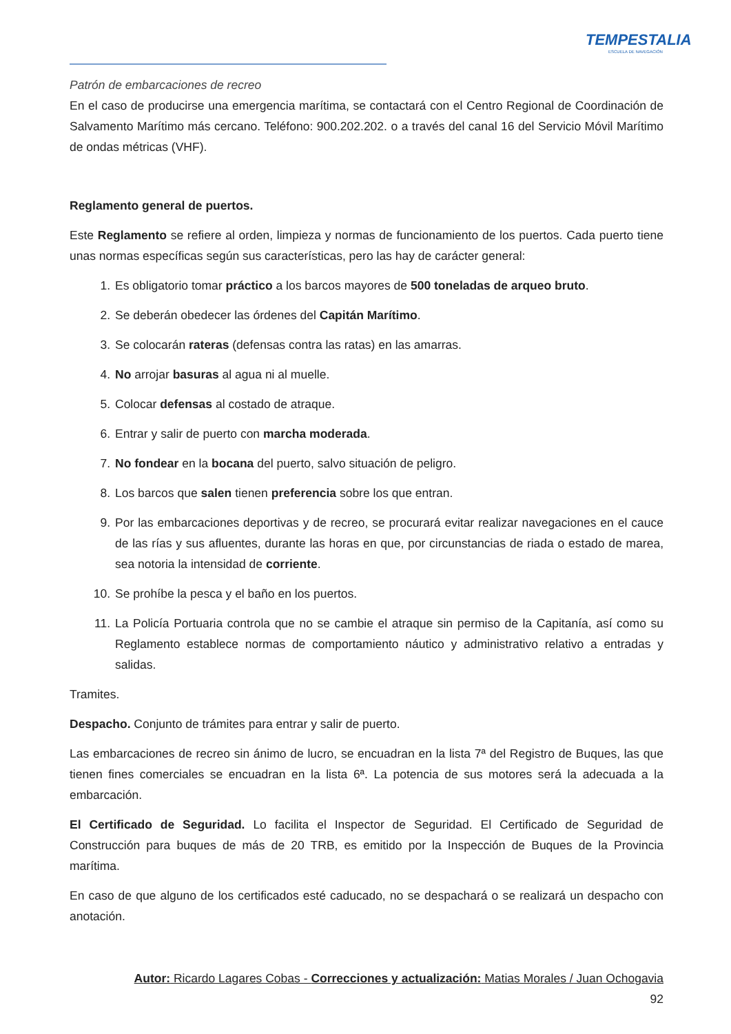TEMPESTALIA
ESCUELA DE NAVEGACIÓN
Patrón de embarcaciones de recreo
En el caso de producirse una emergencia marítima, se contactará con el Centro Regional de Coordinación de Salvamento Marítimo más cercano. Teléfono: 900.202.202. o a través del canal 16 del Servicio Móvil Marítimo de ondas métricas (VHF).
Reglamento general de puertos.
Este Reglamento se refiere al orden, limpieza y normas de funcionamiento de los puertos. Cada puerto tiene unas normas específicas según sus características, pero las hay de carácter general:
1. Es obligatorio tomar práctico a los barcos mayores de 500 toneladas de arqueo bruto.
2. Se deberán obedecer las órdenes del Capitán Marítimo.
3. Se colocarán rateras (defensas contra las ratas) en las amarras.
4. No arrojar basuras al agua ni al muelle.
5. Colocar defensas al costado de atraque.
6. Entrar y salir de puerto con marcha moderada.
7. No fondear en la bocana del puerto, salvo situación de peligro.
8. Los barcos que salen tienen preferencia sobre los que entran.
9. Por las embarcaciones deportivas y de recreo, se procurará evitar realizar navegaciones en el cauce de las rías y sus afluentes, durante las horas en que, por circunstancias de riada o estado de marea, sea notoria la intensidad de corriente.
10. Se prohíbe la pesca y el baño en los puertos.
11. La Policía Portuaria controla que no se cambie el atraque sin permiso de la Capitanía, así como su Reglamento establece normas de comportamiento náutico y administrativo relativo a entradas y salidas.
Tramites.
Despacho. Conjunto de trámites para entrar y salir de puerto.
Las embarcaciones de recreo sin ánimo de lucro, se encuadran en la lista 7ª del Registro de Buques, las que tienen fines comerciales se encuadran en la lista 6ª. La potencia de sus motores será la adecuada a la embarcación.
El Certificado de Seguridad. Lo facilita el Inspector de Seguridad. El Certificado de Seguridad de Construcción para buques de más de 20 TRB, es emitido por la Inspección de Buques de la Provincia marítima.
En caso de que alguno de los certificados esté caducado, no se despachará o se realizará un despacho con anotación.
Autor: Ricardo Lagares Cobas - Correcciones y actualización: Matias Morales / Juan Ochogavia
92